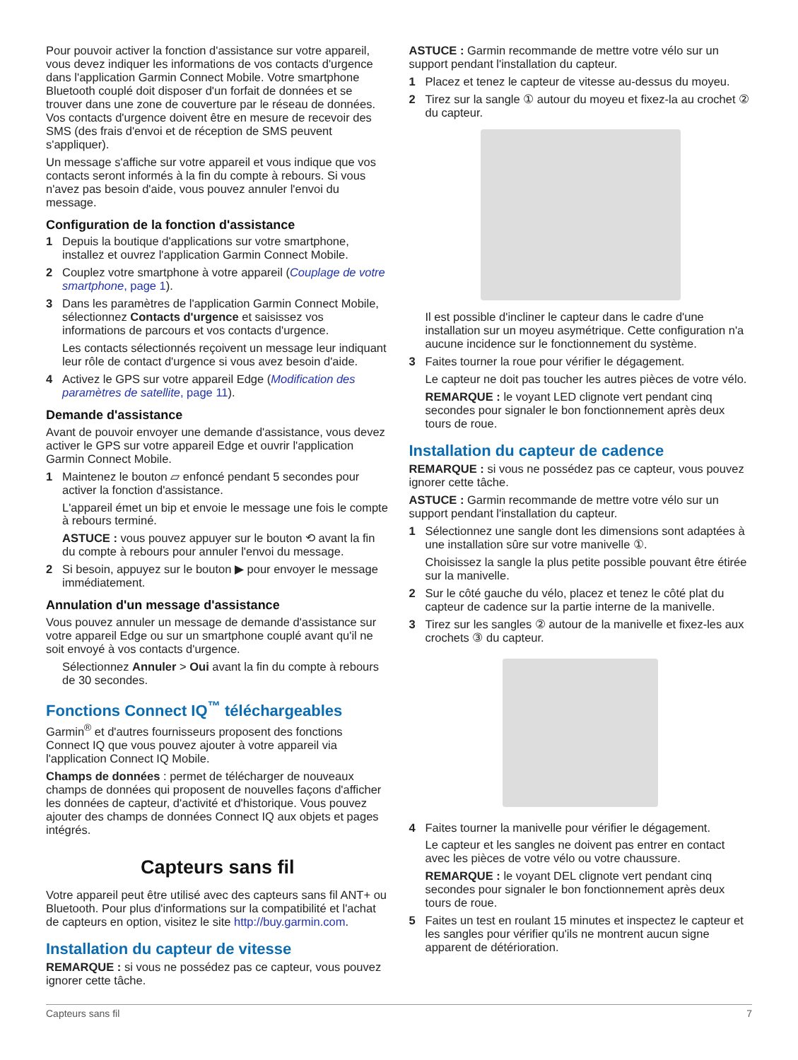Pour pouvoir activer la fonction d'assistance sur votre appareil, vous devez indiquer les informations de vos contacts d'urgence dans l'application Garmin Connect Mobile. Votre smartphone Bluetooth couplé doit disposer d'un forfait de données et se trouver dans une zone de couverture par le réseau de données. Vos contacts d'urgence doivent être en mesure de recevoir des SMS (des frais d'envoi et de réception de SMS peuvent s'appliquer).
Un message s'affiche sur votre appareil et vous indique que vos contacts seront informés à la fin du compte à rebours. Si vous n'avez pas besoin d'aide, vous pouvez annuler l'envoi du message.
Configuration de la fonction d'assistance
1 Depuis la boutique d'applications sur votre smartphone, installez et ouvrez l'application Garmin Connect Mobile.
2 Couplez votre smartphone à votre appareil (Couplage de votre smartphone, page 1).
3 Dans les paramètres de l'application Garmin Connect Mobile, sélectionnez Contacts d'urgence et saisissez vos informations de parcours et vos contacts d'urgence.
Les contacts sélectionnés reçoivent un message leur indiquant leur rôle de contact d'urgence si vous avez besoin d'aide.
4 Activez le GPS sur votre appareil Edge (Modification des paramètres de satellite, page 11).
Demande d'assistance
Avant de pouvoir envoyer une demande d'assistance, vous devez activer le GPS sur votre appareil Edge et ouvrir l'application Garmin Connect Mobile.
1 Maintenez le bouton ▱ enfoncé pendant 5 secondes pour activer la fonction d'assistance.
L'appareil émet un bip et envoie le message une fois le compte à rebours terminé.
ASTUCE : vous pouvez appuyer sur le bouton ⟲ avant la fin du compte à rebours pour annuler l'envoi du message.
2 Si besoin, appuyez sur le bouton ▶ pour envoyer le message immédiatement.
Annulation d'un message d'assistance
Vous pouvez annuler un message de demande d'assistance sur votre appareil Edge ou sur un smartphone couplé avant qu'il ne soit envoyé à vos contacts d'urgence.
Sélectionnez Annuler > Oui avant la fin du compte à rebours de 30 secondes.
Fonctions Connect IQ<sup>™</sup> téléchargeables
Garmin<sup>®</sup> et d'autres fournisseurs proposent des fonctions Connect IQ que vous pouvez ajouter à votre appareil via l'application Connect IQ Mobile.
Champs de données : permet de télécharger de nouveaux champs de données qui proposent de nouvelles façons d'afficher les données de capteur, d'activité et d'historique. Vous pouvez ajouter des champs de données Connect IQ aux objets et pages intégrés.
Capteurs sans fil
Votre appareil peut être utilisé avec des capteurs sans fil ANT+ ou Bluetooth. Pour plus d'informations sur la compatibilité et l'achat de capteurs en option, visitez le site http://buy.garmin.com.
Installation du capteur de vitesse
REMARQUE : si vous ne possédez pas ce capteur, vous pouvez ignorer cette tâche.
ASTUCE : Garmin recommande de mettre votre vélo sur un support pendant l'installation du capteur.
1 Placez et tenez le capteur de vitesse au-dessus du moyeu.
2 Tirez sur la sangle ① autour du moyeu et fixez-la au crochet ② du capteur.
Il est possible d'incliner le capteur dans le cadre d'une installation sur un moyeu asymétrique. Cette configuration n'a aucune incidence sur le fonctionnement du système.
3 Faites tourner la roue pour vérifier le dégagement.
Le capteur ne doit pas toucher les autres pièces de votre vélo.
REMARQUE : le voyant LED clignote vert pendant cinq secondes pour signaler le bon fonctionnement après deux tours de roue.
Installation du capteur de cadence
REMARQUE : si vous ne possédez pas ce capteur, vous pouvez ignorer cette tâche.
ASTUCE : Garmin recommande de mettre votre vélo sur un support pendant l'installation du capteur.
1 Sélectionnez une sangle dont les dimensions sont adaptées à une installation sûre sur votre manivelle ①.
Choisissez la sangle la plus petite possible pouvant être étirée sur la manivelle.
2 Sur le côté gauche du vélo, placez et tenez le côté plat du capteur de cadence sur la partie interne de la manivelle.
3 Tirez sur les sangles ② autour de la manivelle et fixez-les aux crochets ③ du capteur.
4 Faites tourner la manivelle pour vérifier le dégagement.
Le capteur et les sangles ne doivent pas entrer en contact avec les pièces de votre vélo ou votre chaussure.
REMARQUE : le voyant DEL clignote vert pendant cinq secondes pour signaler le bon fonctionnement après deux tours de roue.
5 Faites un test en roulant 15 minutes et inspectez le capteur et les sangles pour vérifier qu'ils ne montrent aucun signe apparent de détérioration.
Capteurs sans fil 7